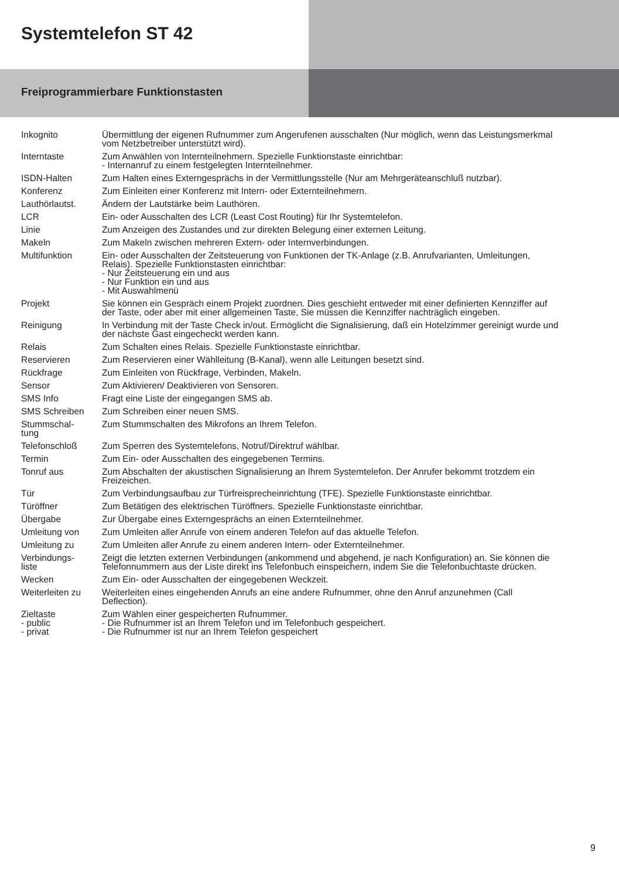Systemtelefon ST 42
Freiprogrammierbare Funktionstasten
| Inkognito | Übermittlung der eigenen Rufnummer zum Angerufenen ausschalten (Nur möglich, wenn das Leistungsmerkmal vom Netzbetreiber unterstützt wird). |
| Interntaste | Zum Anwählen von Internteilnehmern. Spezielle Funktionstaste einrichtbar: - Internanruf zu einem festgelegten Internteilnehmer. |
| ISDN-Halten | Zum Halten eines Externgesprächs in der Vermittlungsstelle (Nur am Mehrgeräteanschluß nutzbar). |
| Konferenz | Zum Einleiten einer Konferenz mit Intern- oder Externteilnehmern. |
| Lauthörlautst. | Ändern der Lautstärke beim Lauthören. |
| LCR | Ein- oder Ausschalten des LCR (Least Cost Routing) für Ihr Systemtelefon. |
| Linie | Zum Anzeigen des Zustandes und zur direkten Belegung einer externen Leitung. |
| Makeln | Zum Makeln zwischen mehreren Extern- oder Internverbindungen. |
| Multifunktion | Ein- oder Ausschalten der Zeitsteuerung von Funktionen der TK-Anlage (z.B. Anrufvarianten, Umleitungen, Relais). Spezielle Funktionstasten einrichtbar: - Nur Zeitsteuerung ein und aus - Nur Funktion ein und aus - Mit Auswahlmenü |
| Projekt | Sie können ein Gespräch einem Projekt zuordnen. Dies geschieht entweder mit einer definierten Kennziffer auf der Taste, oder aber mit einer allgemeinen Taste, Sie müssen die Kennziffer nachträglich eingeben. |
| Reinigung | In Verbindung mit der Taste Check in/out. Ermöglicht die Signalisierung, daß ein Hotelzimmer gereinigt wurde und der nächste Gast eingecheckt werden kann. |
| Relais | Zum Schalten eines Relais. Spezielle Funktionstaste einrichtbar. |
| Reservieren | Zum Reservieren einer Wählleitung (B-Kanal), wenn alle Leitungen besetzt sind. |
| Rückfrage | Zum Einleiten von Rückfrage, Verbinden, Makeln. |
| Sensor | Zum Aktivieren/ Deaktivieren von Sensoren. |
| SMS Info | Fragt eine Liste der eingegangen SMS ab. |
| SMS Schreiben | Zum Schreiben einer neuen SMS. |
| Stummschal- tung | Zum Stummschalten des Mikrofons an Ihrem Telefon. |
| Telefonschloß | Zum Sperren des Systemtelefons, Notruf/Direktruf wählbar. |
| Termin | Zum Ein- oder Ausschalten des eingegebenen Termins. |
| Tonruf aus | Zum Abschalten der akustischen Signalisierung an Ihrem Systemtelefon. Der Anrufer bekommt trotzdem ein Freizeichen. |
| Tür | Zum Verbindungsaufbau zur Türfreisprecheinrichtung (TFE). Spezielle Funktionstaste einrichtbar. |
| Türöffner | Zum Betätigen des elektrischen Türöffners. Spezielle Funktionstaste einrichtbar. |
| Übergabe | Zur Übergabe eines Externgesprächs an einen Externteilnehmer. |
| Umleitung von | Zum Umleiten aller Anrufe von einem anderen Telefon auf das aktuelle Telefon. |
| Umleitung zu | Zum Umleiten aller Anrufe zu einem anderen Intern- oder Externteilnehmer. |
| Verbindungs- liste | Zeigt die letzten externen Verbindungen (ankommend und abgehend, je nach Konfiguration) an. Sie können die Telefonnummern aus der Liste direkt ins Telefonbuch einspeichern, indem Sie die Telefonbuchtaste drücken. |
| Wecken | Zum Ein- oder Ausschalten der eingegebenen Weckzeit. |
| Weiterleiten zu | Weiterleiten eines eingehenden Anrufs an eine andere Rufnummer, ohne den Anruf anzunehmen (Call Deflection). |
| Zieltaste - public - privat | Zum Wählen einer gespeicherten Rufnummer. - Die Rufnummer ist an Ihrem Telefon und im Telefonbuch gespeichert. - Die Rufnummer ist nur an Ihrem Telefon gespeichert |
9